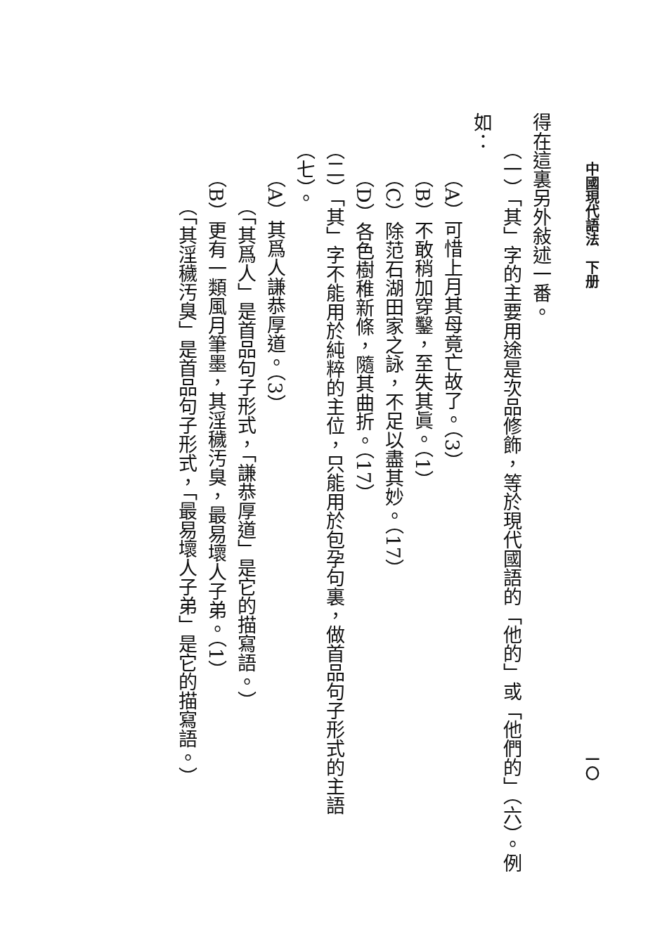中國現代語法　下册 一〇
得在這裏另外敍述一番。
（一）「其」字的主要用途是次品修飾，等於現代國語的「他的」或「他們的」（六）。例
如：
（A）可惜上月其母竟亡故了。（3）
（B）不敢稍加穿鑿，至失其眞。（1）
（C）除范石湖田家之詠，不足以盡其妙。（17）
（D）各色樹稚新條，隨其曲折。（17）
（二）「其」字不能用於純粹的主位，只能用於包孕句裏，做首品句子形式的主語（七）。
（A）其爲人謙恭厚道。（3）
（「其爲人」是首品句子形式，「謙恭厚道」是它的描寫語。）
（B）更有一類風月筆墨，其淫穢汚臭，最易壞人子弟。（1）
（「其淫穢汚臭」是首品句子形式，「最易壞人子弟」是它的描寫語。）